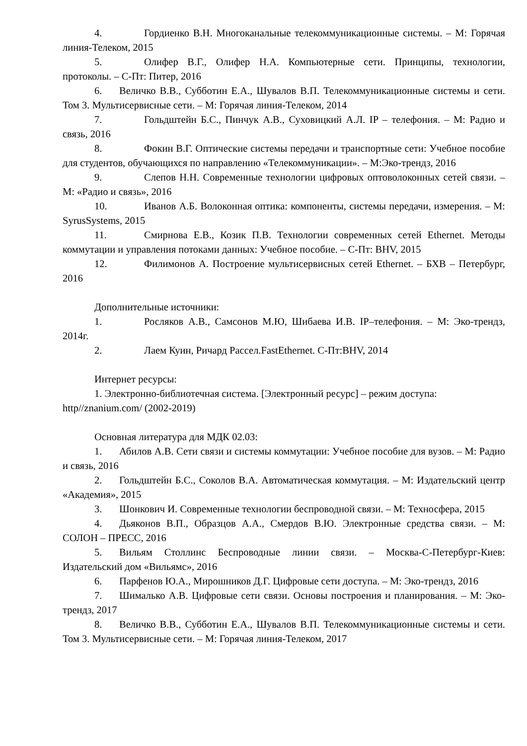4. Гордиенко В.Н. Многоканальные телекоммуникационные системы. – М: Горячая линия-Телеком, 2015
5. Олифер В.Г., Олифер Н.А. Компьютерные сети. Принципы, технологии, протоколы. – С-Пт: Питер, 2016
6. Величко В.В., Субботин Е.А., Шувалов В.П. Телекоммуникационные системы и сети. Том 3. Мультисервисные сети. – М: Горячая линия-Телеком, 2014
7. Гольдштейн Б.С., Пинчук А.В., Суховицкий А.Л. IP – телефония. – М: Радио и связь, 2016
8. Фокин В.Г. Оптические системы передачи и транспортные сети: Учебное пособие для студентов, обучающихся по направлению «Телекоммуникации». – М:Эко-трендз, 2016
9. Слепов Н.Н. Современные технологии цифровых оптоволоконных сетей связи. – М: «Радио и связь», 2016
10. Иванов А.Б. Волоконная оптика: компоненты, системы передачи, измерения. – М: SyrusSystems, 2015
11. Смирнова Е.В., Козик П.В. Технологии современных сетей Ethernet. Методы коммутации и управления потоками данных: Учебное пособие. – С-Пт: BHV, 2015
12. Филимонов А. Построение мультисервисных сетей Ethernet. – БХВ – Петербург, 2016
Дополнительные источники:
1. Росляков А.В., Самсонов М.Ю, Шибаева И.В. IP–телефония. – М: Эко-трендз, 2014г.
2. Лаем Куин, Ричард Рассел.FastEthernet. С-Пт:BHV, 2014
Интернет ресурсы:
1. Электронно-библиотечная система. [Электронный ресурс] – режим доступа: http//znanium.com/ (2002-2019)
Основная литература для МДК 02.03:
1. Абилов А.В. Сети связи и системы коммутации: Учебное пособие для вузов. – М: Радио и связь, 2016
2. Гольдштейн Б.С., Соколов В.А. Автоматическая коммутация. – М: Издательский центр «Академия», 2015
3. Шонкович И. Современные технологии беспроводной связи. – М: Техносфера, 2015
4. Дьяконов В.П., Образцов А.А., Смердов В.Ю. Электронные средства связи. – М: СОЛОН – ПРЕСС, 2016
5. Вильям Столлинс Беспроводные линии связи. – Москва-С-Петербург-Киев: Издательский дом «Вильямс», 2016
6. Парфенов Ю.А., Мирошников Д.Г. Цифровые сети доступа. – М: Эко-трендз, 2016
7. Шималько А.В. Цифровые сети связи. Основы построения и планирования. – М: Эко-трендз, 2017
8. Величко В.В., Субботин Е.А., Шувалов В.П. Телекоммуникационные системы и сети. Том 3. Мультисервисные сети. – М: Горячая линия-Телеком, 2017